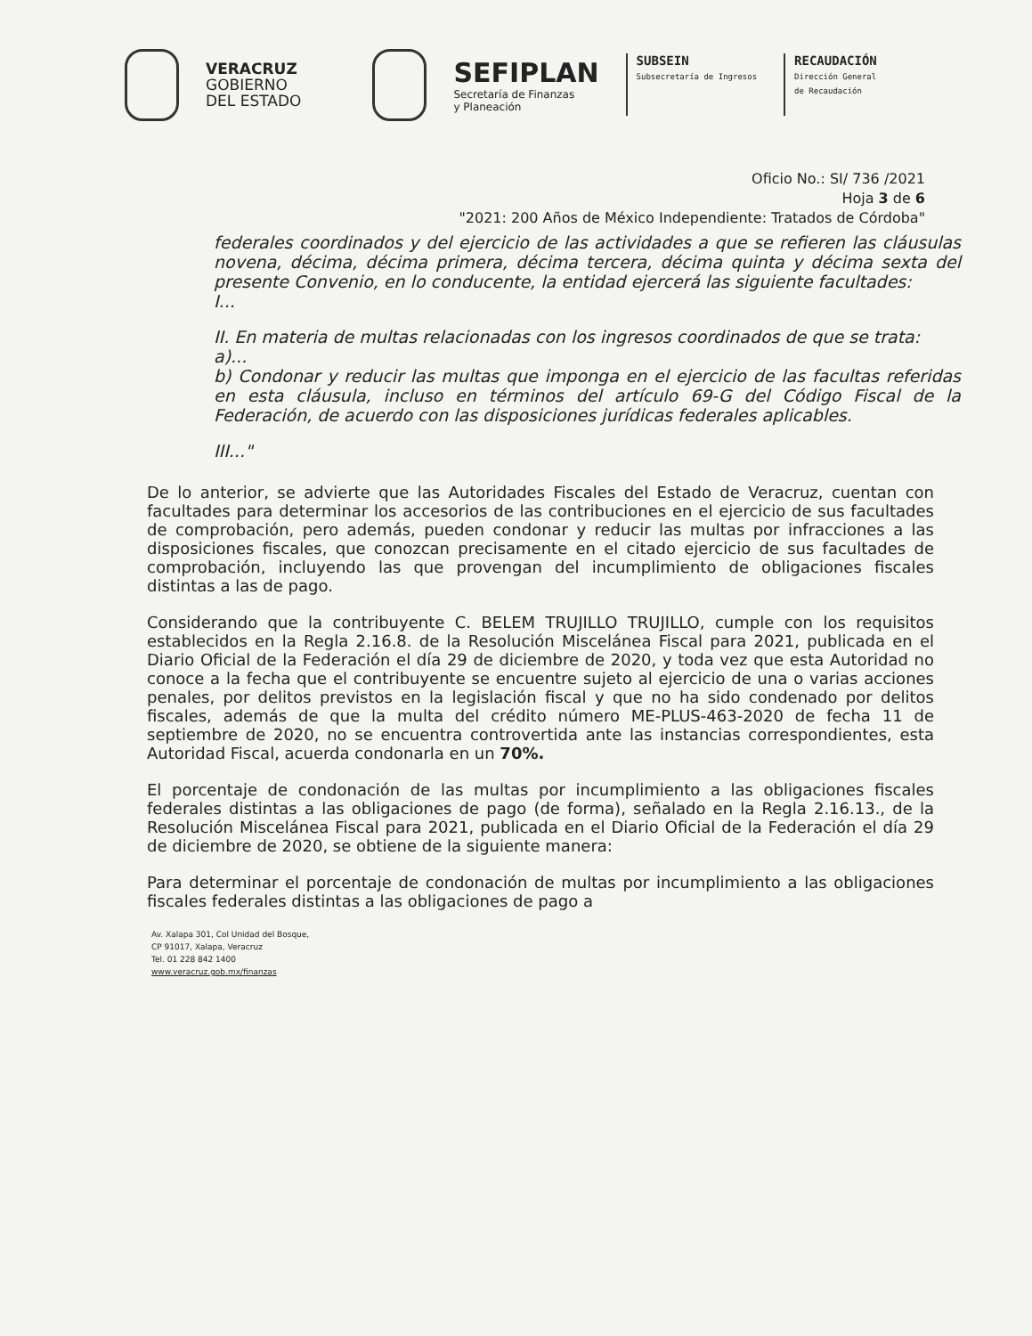VERACRUZ
GOBIERNO
DEL ESTADO
SEFIPLAN
Secretaría de Finanzas
y Planeación
SUBSEIN
Subsecretaría de Ingresos
RECAUDACIÓN
Dirección General
de Recaudación
Oficio No.: SI/ 736 /2021
Hoja 3 de 6
"2021: 200 Años de México Independiente: Tratados de Córdoba"
federales coordinados y del ejercicio de las actividades a que se refieren las cláusulas novena, décima, décima primera, décima tercera, décima quinta y décima sexta del presente Convenio, en lo conducente, la entidad ejercerá las siguiente facultades:
I...
II. En materia de multas relacionadas con los ingresos coordinados de que se trata:
a)...
b) Condonar y reducir las multas que imponga en el ejercicio de las facultas referidas en esta cláusula, incluso en términos del artículo 69-G del Código Fiscal de la Federación, de acuerdo con las disposiciones jurídicas federales aplicables.
III..."
De lo anterior, se advierte que las Autoridades Fiscales del Estado de Veracruz, cuentan con facultades para determinar los accesorios de las contribuciones en el ejercicio de sus facultades de comprobación, pero además, pueden condonar y reducir las multas por infracciones a las disposiciones fiscales, que conozcan precisamente en el citado ejercicio de sus facultades de comprobación, incluyendo las que provengan del incumplimiento de obligaciones fiscales distintas a las de pago.
Considerando que la contribuyente C. BELEM TRUJILLO TRUJILLO, cumple con los requisitos establecidos en la Regla 2.16.8. de la Resolución Miscelánea Fiscal para 2021, publicada en el Diario Oficial de la Federación el día 29 de diciembre de 2020, y toda vez que esta Autoridad no conoce a la fecha que el contribuyente se encuentre sujeto al ejercicio de una o varias acciones penales, por delitos previstos en la legislación fiscal y que no ha sido condenado por delitos fiscales, además de que la multa del crédito número ME-PLUS-463-2020 de fecha 11 de septiembre de 2020, no se encuentra controvertida ante las instancias correspondientes, esta Autoridad Fiscal, acuerda condonarla en un 70%.
El porcentaje de condonación de las multas por incumplimiento a las obligaciones fiscales federales distintas a las obligaciones de pago (de forma), señalado en la Regla 2.16.13., de la Resolución Miscelánea Fiscal para 2021, publicada en el Diario Oficial de la Federación el día 29 de diciembre de 2020, se obtiene de la siguiente manera:
Para determinar el porcentaje de condonación de multas por incumplimiento a las obligaciones fiscales federales distintas a las obligaciones de pago a
Av. Xalapa 301, Col Unidad del Bosque,
CP 91017, Xalapa, Veracruz
Tel. 01 228 842 1400
www.veracruz.gob.mx/finanzas